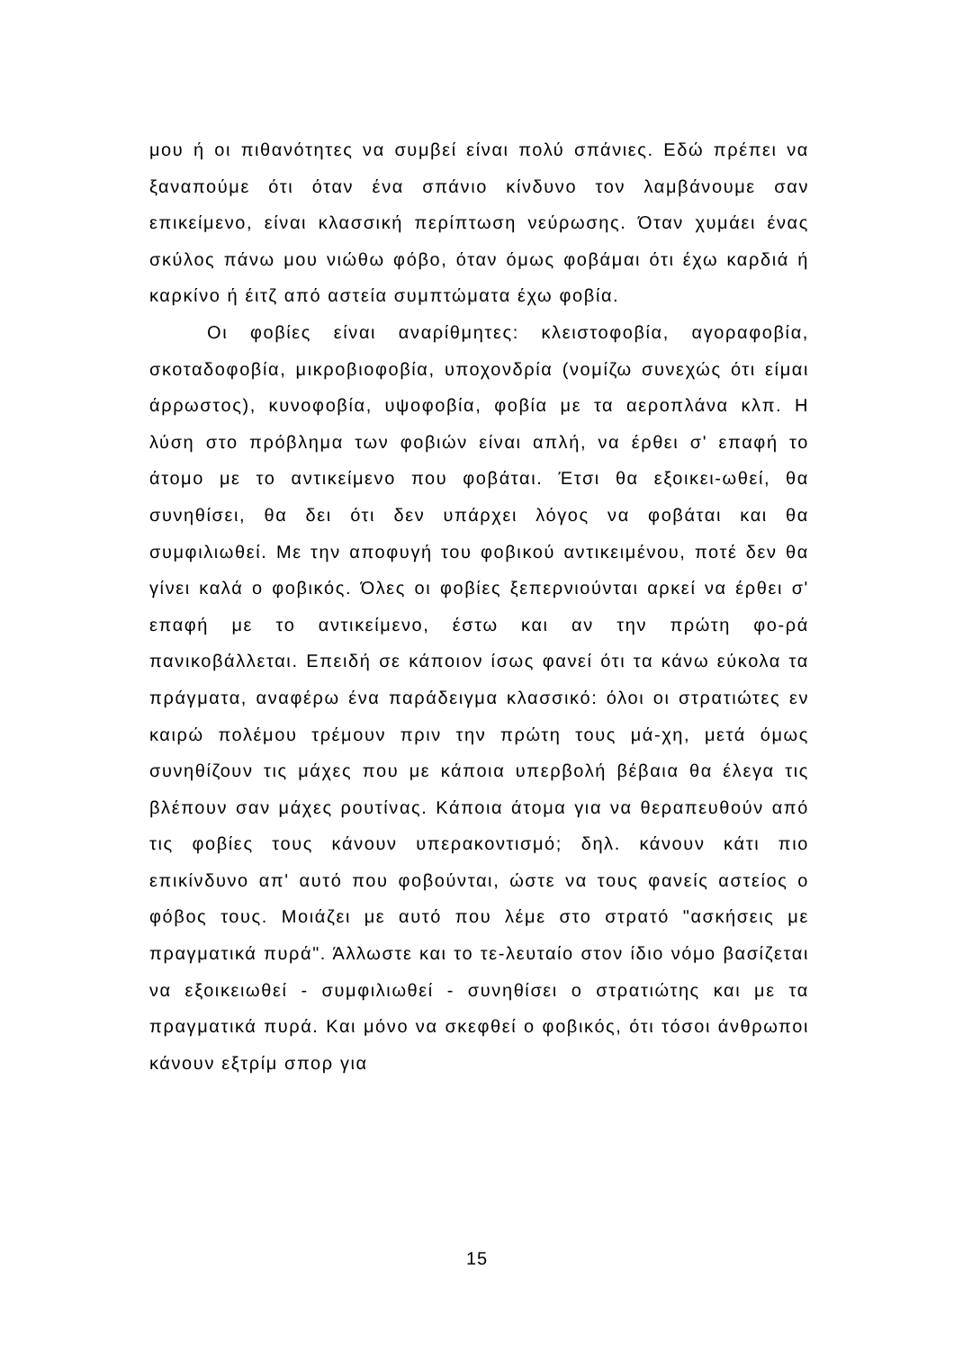μου ή οι πιθανότητες να συμβεί είναι πολύ σπάνιες. Εδώ πρέπει να ξαναπούμε ότι όταν ένα σπάνιο κίνδυνο τον λαμβάνουμε σαν επικείμενο, είναι κλασσική περίπτωση νεύρωσης. Όταν χυμάει ένας σκύλος πάνω μου νιώθω φόβο, όταν όμως φοβάμαι ότι έχω καρδιά ή καρκίνο ή έιτζ από αστεία συμπτώματα έχω φοβία.
Οι φοβίες είναι αναρίθμητες: κλειστοφοβία, αγοραφοβία, σκοταδοφοβία, μικροβιοφοβία, υποχονδρία (νομίζω συνεχώς ότι είμαι άρρωστος), κυνοφοβία, υψοφοβία, φοβία με τα αεροπλάνα κλπ. Η λύση στο πρόβλημα των φοβιών είναι απλή, να έρθει σ' επαφή το άτομο με το αντικείμενο που φοβάται. Έτσι θα εξοικει-ωθεί, θα συνηθίσει, θα δει ότι δεν υπάρχει λόγος να φοβάται και θα συμφιλιωθεί. Με την αποφυγή του φοβικού αντικειμένου, ποτέ δεν θα γίνει καλά ο φοβικός. Όλες οι φοβίες ξεπερνιούνται αρκεί να έρθει σ' επαφή με το αντικείμενο, έστω και αν την πρώτη φο-ρά πανικοβάλλεται. Επειδή σε κάποιον ίσως φανεί ότι τα κάνω εύκολα τα πράγματα, αναφέρω ένα παράδειγμα κλασσικό: όλοι οι στρατιώτες εν καιρώ πολέμου τρέμουν πριν την πρώτη τους μά-χη, μετά όμως συνηθίζουν τις μάχες που με κάποια υπερβολή βέβαια θα έλεγα τις βλέπουν σαν μάχες ρουτίνας. Κάποια άτομα για να θεραπευθούν από τις φοβίες τους κάνουν υπερακοντισμό; δηλ. κάνουν κάτι πιο επικίνδυνο απ' αυτό που φοβούνται, ώστε να τους φανείς αστείος ο φόβος τους. Μοιάζει με αυτό που λέμε στο στρατό "ασκήσεις με πραγματικά πυρά". Άλλωστε και το τε-λευταίο στον ίδιο νόμο βασίζεται να εξοικειωθεί - συμφιλιωθεί - συνηθίσει ο στρατιώτης και με τα πραγματικά πυρά. Και μόνο να σκεφθεί ο φοβικός, ότι τόσοι άνθρωποι κάνουν εξτρίμ σπορ για
15